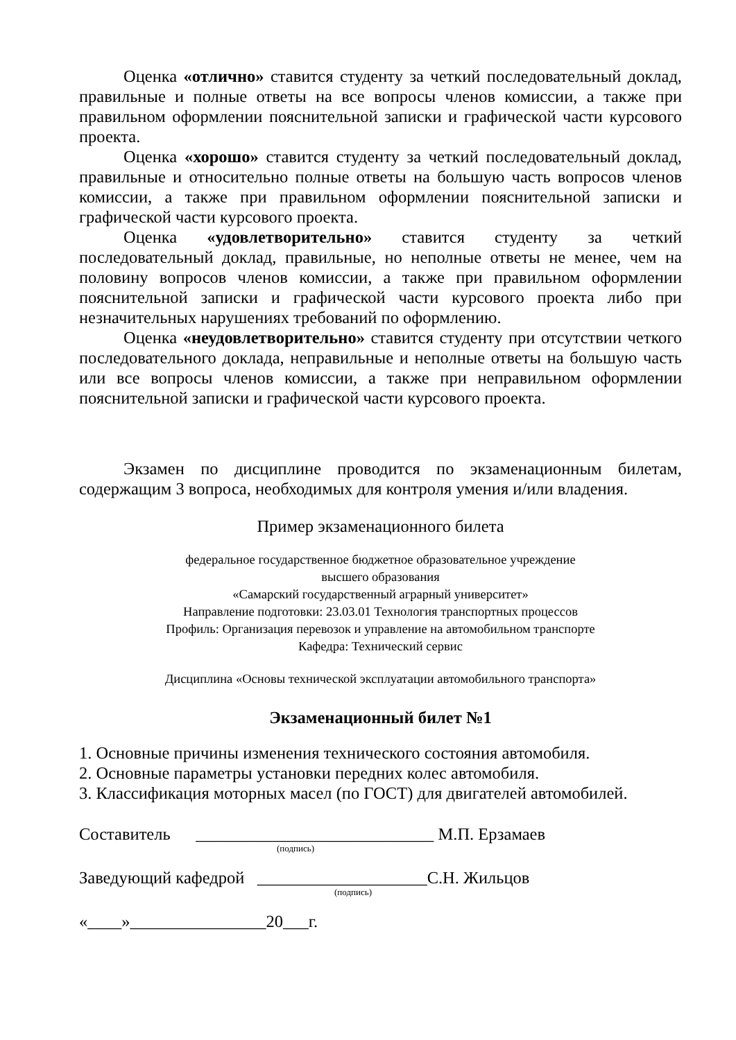Оценка «отлично» ставится студенту за четкий последовательный доклад, правильные и полные ответы на все вопросы членов комиссии, а также при правильном оформлении пояснительной записки и графической части курсового проекта.
Оценка «хорошо» ставится студенту за четкий последовательный доклад, правильные и относительно полные ответы на большую часть вопросов членов комиссии, а также при правильном оформлении пояснительной записки и графической части курсового проекта.
Оценка «удовлетворительно» ставится студенту за четкий последовательный доклад, правильные, но неполные ответы не менее, чем на половину вопросов членов комиссии, а также при правильном оформлении пояснительной записки и графической части курсового проекта либо при незначительных нарушениях требований по оформлению.
Оценка «неудовлетворительно» ставится студенту при отсутствии четкого последовательного доклада, неправильные и неполные ответы на большую часть или все вопросы членов комиссии, а также при неправильном оформлении пояснительной записки и графической части курсового проекта.
Экзамен по дисциплине проводится по экзаменационным билетам, содержащим 3 вопроса, необходимых для контроля умения и/или владения.
Пример экзаменационного билета
федеральное государственное бюджетное образовательное учреждение
высшего образования
«Самарский государственный аграрный университет»
Направление подготовки: 23.03.01 Технология транспортных процессов
Профиль: Организация перевозок и управление на автомобильном транспорте
Кафедра: Технический сервис
Дисциплина «Основы технической эксплуатации автомобильного транспорта»
Экзаменационный билет №1
1. Основные причины изменения технического состояния автомобиля.
2. Основные параметры установки передних колес автомобиля.
3. Классификация моторных масел (по ГОСТ) для двигателей автомобилей.
Составитель ____________________________ М.П. Ерзамаев
(подпись)
Заведующий кафедрой ____________________С.Н. Жильцов
(подпись)
«____»________________20___г.